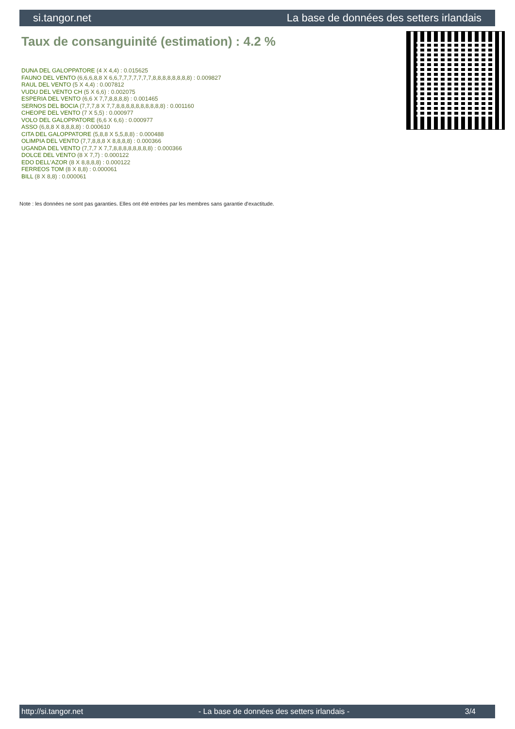si.tangor.net La base de données des setters irlandais
Taux de consanguinité (estimation) : 4.2 %
DUNA DEL GALOPPATORE (4 X 4,4) : 0.015625
FAUNO DEL VENTO (6,6,6,8,8 X 6,6,7,7,7,7,7,7,7,8,8,8,8,8,8,8,8) : 0.009827
RAUL DEL VENTO (5 X 4,4) : 0.007812
VUDU DEL VENTO CH (5 X 6,6) : 0.002075
ESPERIA DEL VENTO (6,6 X 7,7,8,8,8,8) : 0.001465
SERNOS DEL BOCIA (7,7,7,8 X 7,7,8,8,8,8,8,8,8,8,8,8) : 0.001160
CHEOPE DEL VENTO (7 X 5,5) : 0.000977
VOLO DEL GALOPPATORE (6,6 X 6,6) : 0.000977
ASSO (6,8,8 X 8,8,8,8) : 0.000610
CITA DEL GALOPPATORE (5,8,8 X 5,5,8,8) : 0.000488
OLIMPIA DEL VENTO (7,7,8,8,8 X 8,8,8,8) : 0.000366
UGANDA DEL VENTO (7,7,7 X 7,7,8,8,8,8,8,8,8,8) : 0.000366
DOLCE DEL VENTO (8 X 7,7) : 0.000122
EDO DELL'AZOR (8 X 8,8,8,8) : 0.000122
FERREOS TOM (8 X 8,8) : 0.000061
BILL (8 X 8,8) : 0.000061
Note : les données ne sont pas garanties. Elles ont été entrées par les membres sans garantie d'exactitude.
http://si.tangor.net - La base de données des setters irlandais - 3/4